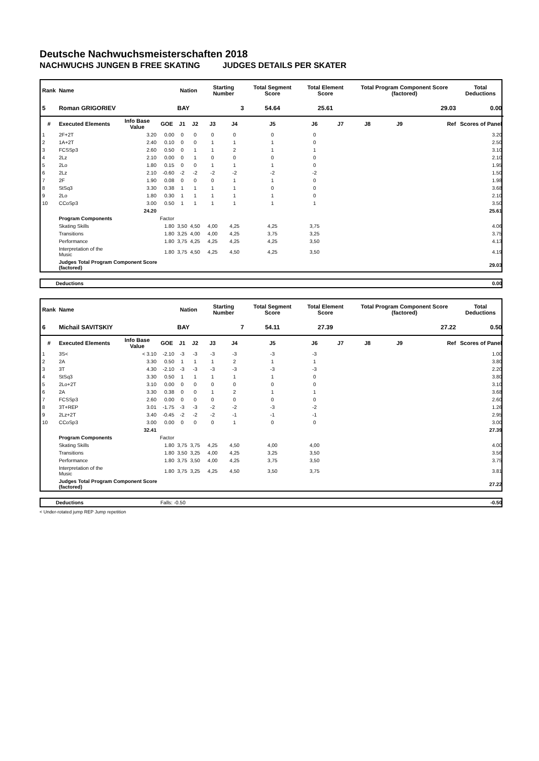Deutsche Nachwuchsmeisterschaften 2018
NACHWUCHS JUNGEN B FREE SKATING JUDGES DETAILS PER SKATER
| Rank | Name | | | Nation | | Starting Number | | Total Segment Score | Total Element Score | | Total Program Component Score (factored) | | | Total Deductions |
| --- | --- | --- | --- | --- | --- | --- | --- | --- | --- | --- | --- | --- | --- | --- |
| 5 | Roman GRIGORIEV | | | BAY | | 3 | | 54.64 | 25.61 | | 29.03 | | | 0.00 |
| # | Executed Elements | Info Base Value | GOE | J1 | J2 | J3 | J4 | J5 | J6 | J7 | J8 | J9 | Ref | Scores of Panel |
| 1 | 2F+2T | 3.20 | 0.00 | 0 | 0 | 0 | 0 | 0 | 0 | | | | | 3.20 |
| 2 | 1A+2T | 2.40 | 0.10 | 0 | 0 | 1 | 1 | 1 | 0 | | | | | 2.50 |
| 3 | FCSSp3 | 2.60 | 0.50 | 0 | 1 | 1 | 2 | 1 | 1 | | | | | 3.10 |
| 4 | 2Lz | 2.10 | 0.00 | 0 | 1 | 0 | 0 | 0 | 0 | | | | | 2.10 |
| 5 | 2Lo | 1.80 | 0.15 | 0 | 0 | 1 | 1 | 1 | 0 | | | | | 1.95 |
| 6 | 2Lz | 2.10 | -0.60 | -2 | -2 | -2 | -2 | -2 | -2 | | | | | 1.50 |
| 7 | 2F | 1.90 | 0.08 | 0 | 0 | 0 | 1 | 1 | 0 | | | | | 1.98 |
| 8 | StSq3 | 3.30 | 0.38 | 1 | 1 | 1 | 1 | 0 | 0 | | | | | 3.68 |
| 9 | 2Lo | 1.80 | 0.30 | 1 | 1 | 1 | 1 | 1 | 0 | | | | | 2.10 |
| 10 | CCoSp3 | 3.00 | 0.50 | 1 | 1 | 1 | 1 | 1 | 1 | | | | | 3.50 |
| | | 24.20 | | | | | | | | | | | | 25.61 |
| | Program Components | | Factor | | | | | | | | | | | |
| | Skating Skills | | 1.80 | 3,50 | 4,50 | 4,00 | 4,25 | 4,25 | 3,75 | | | | | 4.06 |
| | Transitions | | 1.80 | 3,25 | 4,00 | 4,00 | 4,25 | 3,75 | 3,25 | | | | | 3.75 |
| | Performance | | 1.80 | 3,75 | 4,25 | 4,25 | 4,25 | 4,25 | 3,50 | | | | | 4.13 |
| | Interpretation of the Music | | 1.80 | 3,75 | 4,50 | 4,25 | 4,50 | 4,25 | 3,50 | | | | | 4.19 |
| | Judges Total Program Component Score (factored) | | | | | | | | | | | | | 29.03 |
| Deductions | 0.00 |
| Rank | Name | | | Nation | | Starting Number | | Total Segment Score | Total Element Score | | Total Program Component Score (factored) | | | Total Deductions |
| --- | --- | --- | --- | --- | --- | --- | --- | --- | --- | --- | --- | --- | --- | --- |
| 6 | Michail SAVITSKIY | | | BAY | | 7 | | 54.11 | 27.39 | | 27.22 | | | 0.50 |
| # | Executed Elements | Info Base Value | GOE | J1 | J2 | J3 | J4 | J5 | J6 | J7 | J8 | J9 | Ref | Scores of Panel |
| 1 | 3S< | < 3.10 | -2.10 | -3 | -3 | -3 | -3 | -3 | -3 | | | | | 1.00 |
| 2 | 2A | 3.30 | 0.50 | 1 | 1 | 1 | 2 | 1 | 1 | | | | | 3.80 |
| 3 | 3T | 4.30 | -2.10 | -3 | -3 | -3 | -3 | -3 | -3 | | | | | 2.20 |
| 4 | StSq3 | 3.30 | 0.50 | 1 | 1 | 1 | 1 | 1 | 0 | | | | | 3.80 |
| 5 | 2Lo+2T | 3.10 | 0.00 | 0 | 0 | 0 | 0 | 0 | 0 | | | | | 3.10 |
| 6 | 2A | 3.30 | 0.38 | 0 | 0 | 1 | 2 | 1 | 1 | | | | | 3.68 |
| 7 | FCSSp3 | 2.60 | 0.00 | 0 | 0 | 0 | 0 | 0 | 0 | | | | | 2.60 |
| 8 | 3T+REP | 3.01 | -1.75 | -3 | -3 | -2 | -2 | -3 | -2 | | | | | 1.26 |
| 9 | 2Lz+2T | 3.40 | -0.45 | -2 | -2 | -2 | -1 | -1 | -1 | | | | | 2.95 |
| 10 | CCoSp3 | 3.00 | 0.00 | 0 | 0 | 0 | 1 | 0 | 0 | | | | | 3.00 |
| | | 32.41 | | | | | | | | | | | | 27.39 |
| | Program Components | | Factor | | | | | | | | | | | |
| | Skating Skills | | 1.80 | 3,75 | 3,75 | 4,25 | 4,50 | 4,00 | 4,00 | | | | | 4.00 |
| | Transitions | | 1.80 | 3,50 | 3,25 | 4,00 | 4,25 | 3,25 | 3,50 | | | | | 3.56 |
| | Performance | | 1.80 | 3,75 | 3,50 | 4,00 | 4,25 | 3,75 | 3,50 | | | | | 3.75 |
| | Interpretation of the Music | | 1.80 | 3,75 | 3,25 | 4,25 | 4,50 | 3,50 | 3,75 | | | | | 3.81 |
| | Judges Total Program Component Score (factored) | | | | | | | | | | | | | 27.22 |
| Deductions | Falls: -0.50 | -0.50 |
< Under-rotated jump REP Jump repetition